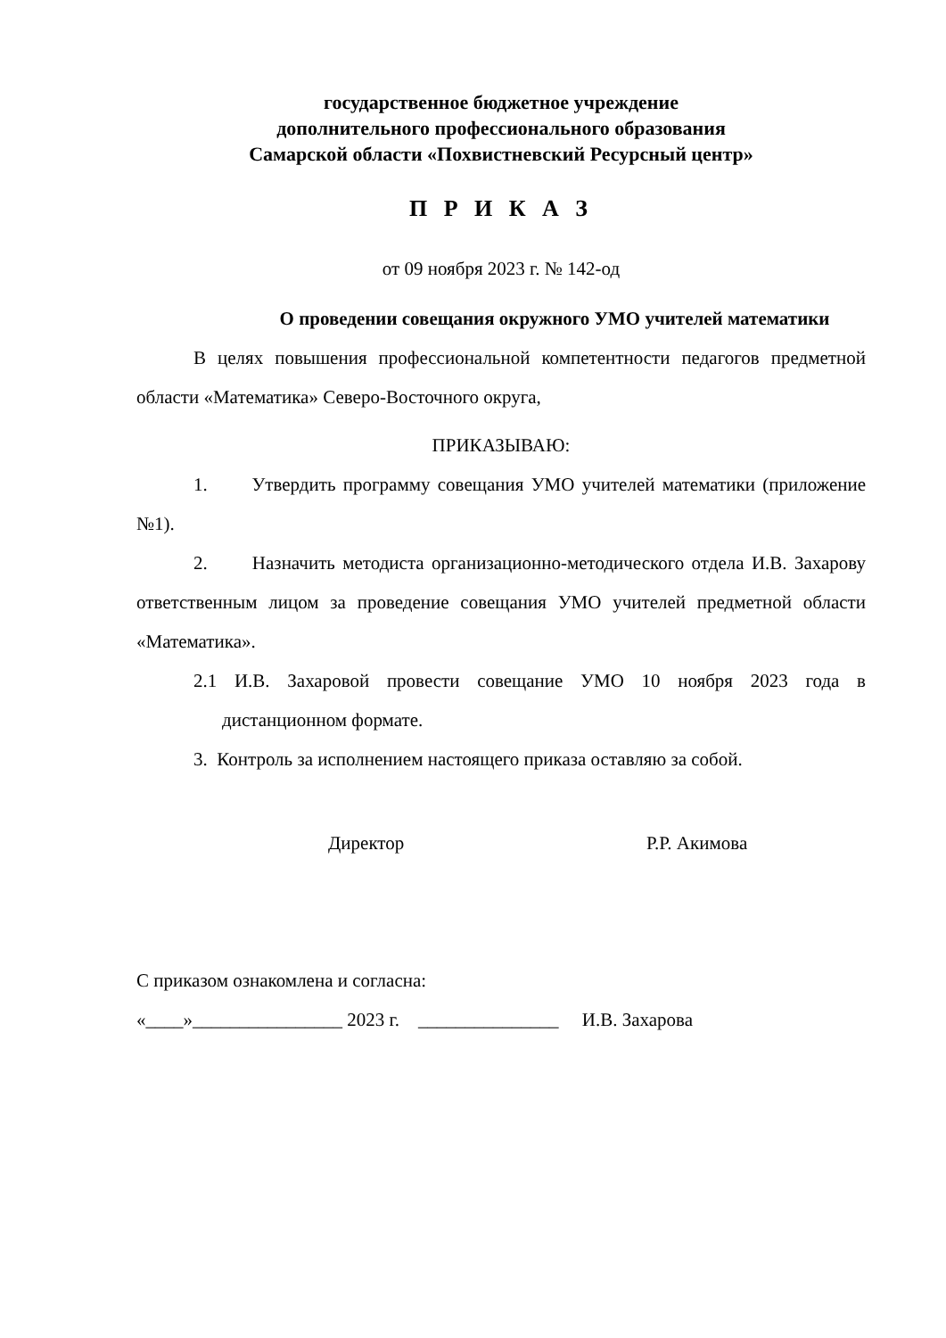государственное бюджетное учреждение
дополнительного профессионального образования
Самарской области «Похвистневский Ресурсный центр»
П Р И К А З
от 09 ноября 2023 г. № 142-од
О проведении совещания окружного УМО учителей математики
В целях повышения профессиональной компетентности педагогов предметной области «Математика» Северо-Восточного округа,
ПРИКАЗЫВАЮ:
1. Утвердить программу совещания УМО учителей математики (приложение №1).
2. Назначить методиста организационно-методического отдела И.В. Захарову ответственным лицом за проведение совещания УМО учителей предметной области «Математика».
2.1 И.В. Захаровой провести совещание УМО 10 ноября 2023 года в дистанционном формате.
3. Контроль за исполнением настоящего приказа оставляю за собой.
Директор Р.Р. Акимова
С приказом ознакомлена и согласна:
«____»________________ 2023 г. _______________ И.В. Захарова